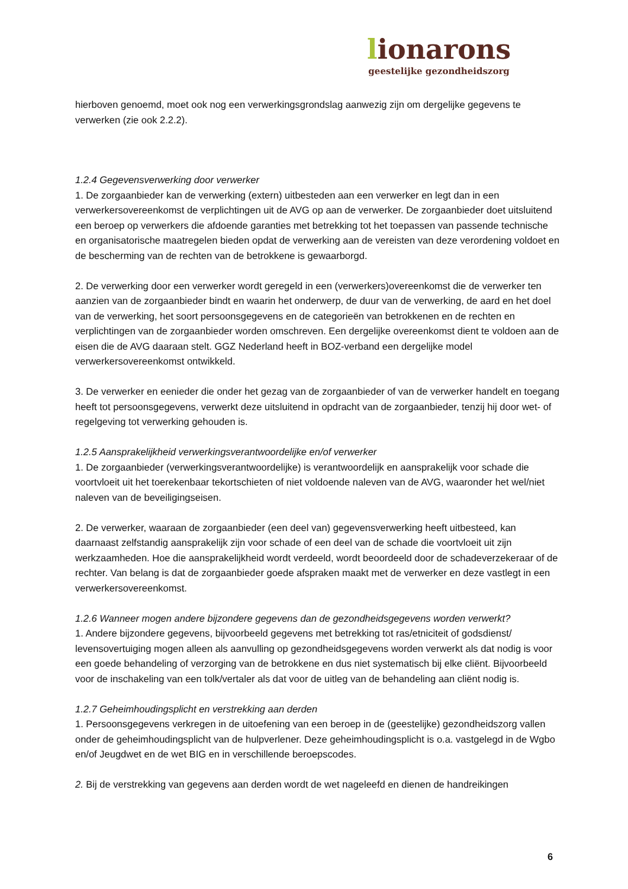lionarons
geestelijke gezondheidszorg
hierboven genoemd, moet ook nog een verwerkingsgrondslag aanwezig zijn om dergelijke gegevens te verwerken (zie ook 2.2.2).
1.2.4 Gegevensverwerking door verwerker
1. De zorgaanbieder kan de verwerking (extern) uitbesteden aan een verwerker en legt dan in een verwerkersovereenkomst de verplichtingen uit de AVG op aan de verwerker. De zorgaanbieder doet uitsluitend een beroep op verwerkers die afdoende garanties met betrekking tot het toepassen van passende technische en organisatorische maatregelen bieden opdat de verwerking aan de vereisten van deze verordening voldoet en de bescherming van de rechten van de betrokkene is gewaarborgd.
2. De verwerking door een verwerker wordt geregeld in een (verwerkers)overeenkomst die de verwerker ten aanzien van de zorgaanbieder bindt en waarin het onderwerp, de duur van de verwerking, de aard en het doel van de verwerking, het soort persoonsgegevens en de categorieën van betrokkenen en de rechten en verplichtingen van de zorgaanbieder worden omschreven. Een dergelijke overeenkomst dient te voldoen aan de eisen die de AVG daaraan stelt. GGZ Nederland heeft in BOZ-verband een dergelijke model verwerkersovereenkomst ontwikkeld.
3. De verwerker en eenieder die onder het gezag van de zorgaanbieder of van de verwerker handelt en toegang heeft tot persoonsgegevens, verwerkt deze uitsluitend in opdracht van de zorgaanbieder, tenzij hij door wet- of regelgeving tot verwerking gehouden is.
1.2.5 Aansprakelijkheid verwerkingsverantwoordelijke en/of verwerker
1. De zorgaanbieder (verwerkingsverantwoordelijke) is verantwoordelijk en aansprakelijk voor schade die voortvloeit uit het toerekenbaar tekortschieten of niet voldoende naleven van de AVG, waaronder het wel/niet naleven van de beveiligingseisen.
2. De verwerker, waaraan de zorgaanbieder (een deel van) gegevensverwerking heeft uitbesteed, kan daarnaast zelfstandig aansprakelijk zijn voor schade of een deel van de schade die voortvloeit uit zijn werkzaamheden. Hoe die aansprakelijkheid wordt verdeeld, wordt beoordeeld door de schadeverzekeraar of de rechter. Van belang is dat de zorgaanbieder goede afspraken maakt met de verwerker en deze vastlegt in een verwerkersovereenkomst.
1.2.6 Wanneer mogen andere bijzondere gegevens dan de gezondheidsgegevens worden verwerkt?
1. Andere bijzondere gegevens, bijvoorbeeld gegevens met betrekking tot ras/etniciteit of godsdienst/ levensovertuiging mogen alleen als aanvulling op gezondheidsgegevens worden verwerkt als dat nodig is voor een goede behandeling of verzorging van de betrokkene en dus niet systematisch bij elke cliënt. Bijvoorbeeld voor de inschakeling van een tolk/vertaler als dat voor de uitleg van de behandeling aan cliënt nodig is.
1.2.7 Geheimhoudingsplicht en verstrekking aan derden
1. Persoonsgegevens verkregen in de uitoefening van een beroep in de (geestelijke) gezondheidszorg vallen onder de geheimhoudingsplicht van de hulpverlener. Deze geheimhoudingsplicht is o.a. vastgelegd in de Wgbo en/of Jeugdwet en de wet BIG en in verschillende beroepscodes.
2. Bij de verstrekking van gegevens aan derden wordt de wet nageleefd en dienen de handreikingen
6